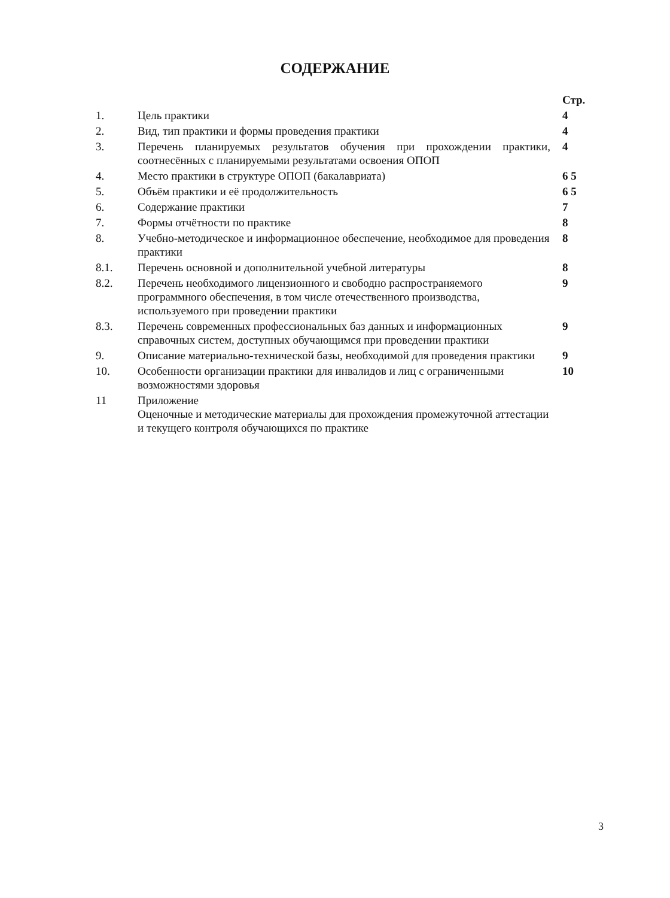СОДЕРЖАНИЕ
| | | Стр. |
| 1. | Цель практики | 4 |
| 2. | Вид, тип практики и формы проведения практики | 4 |
| 3. | Перечень планируемых результатов обучения при прохождении практики, соотнесённых с планируемыми результатами освоения ОПОП | 4 |
| 4. | Место практики в структуре ОПОП (бакалавриата) | 6 5 |
| 5. | Объём практики и её продолжительность | 6 5 |
| 6. | Содержание практики | 7 |
| 7. | Формы отчётности по практике | 8 |
| 8. | Учебно-методическое и информационное обеспечение, необходимое для проведения практики | 8 |
| 8.1. | Перечень основной и дополнительной учебной литературы | 8 |
| 8.2. | Перечень необходимого лицензионного и свободно распространяемого программного обеспечения, в том числе отечественного производства, используемого при проведении практики | 9 |
| 8.3. | Перечень современных профессиональных баз данных и информационных справочных систем, доступных обучающимся при проведении практики | 9 |
| 9. | Описание материально-технической базы, необходимой для проведения практики | 9 |
| 10. | Особенности организации практики для инвалидов и лиц с ограниченными возможностями здоровья | 10 |
| 11 | Приложение Оценочные и методические материалы для прохождения промежуточной аттестации и текущего контроля обучающихся по практике | |
3